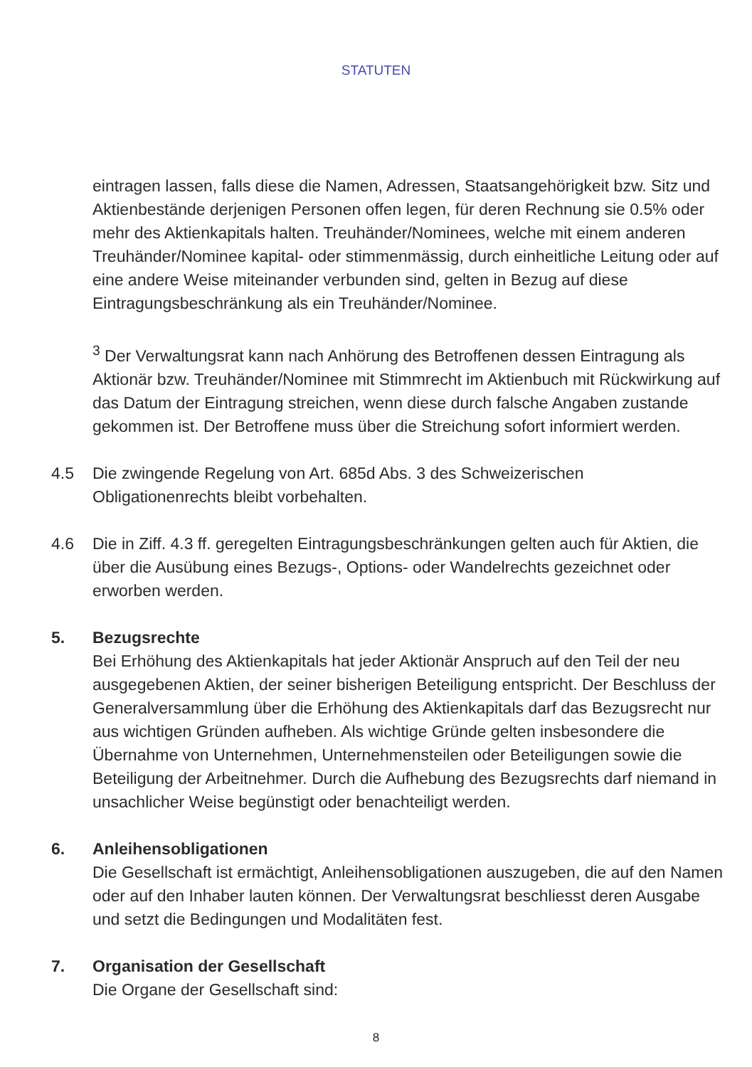STATUTEN
eintragen lassen, falls diese die Namen, Adressen, Staatsangehörigkeit bzw. Sitz und Aktienbestände derjenigen Personen offen legen, für deren Rechnung sie 0.5% oder mehr des Aktienkapitals halten. Treuhänder/Nominees, welche mit einem anderen Treuhänder/Nominee kapital- oder stimmenmässig, durch einheitliche Leitung oder auf eine andere Weise miteinander verbunden sind, gelten in Bezug auf diese Eintragungsbeschränkung als ein Treuhänder/Nominee.
<sup>3</sup> Der Verwaltungsrat kann nach Anhörung des Betroffenen dessen Eintragung als Aktionär bzw. Treuhänder/Nominee mit Stimmrecht im Aktienbuch mit Rückwirkung auf das Datum der Eintragung streichen, wenn diese durch falsche Angaben zustande gekommen ist. Der Betroffene muss über die Streichung sofort informiert werden.
4.5 Die zwingende Regelung von Art. 685d Abs. 3 des Schweizerischen Obligationenrechts bleibt vorbehalten.
4.6 Die in Ziff. 4.3 ff. geregelten Eintragungsbeschränkungen gelten auch für Aktien, die über die Ausübung eines Bezugs-, Options- oder Wandelrechts gezeichnet oder erworben werden.
5. Bezugsrechte
Bei Erhöhung des Aktienkapitals hat jeder Aktionär Anspruch auf den Teil der neu ausgegebenen Aktien, der seiner bisherigen Beteiligung entspricht. Der Beschluss der Generalversammlung über die Erhöhung des Aktienkapitals darf das Bezugsrecht nur aus wichtigen Gründen aufheben. Als wichtige Gründe gelten insbesondere die Übernahme von Unternehmen, Unternehmensteilen oder Beteiligungen sowie die Beteiligung der Arbeitnehmer. Durch die Aufhebung des Bezugsrechts darf niemand in unsachlicher Weise begünstigt oder benachteiligt werden.
6. Anleihensobligationen
Die Gesellschaft ist ermächtigt, Anleihensobligationen auszugeben, die auf den Namen oder auf den Inhaber lauten können. Der Verwaltungsrat beschliesst deren Ausgabe und setzt die Bedingungen und Modalitäten fest.
7. Organisation der Gesellschaft
Die Organe der Gesellschaft sind:
8